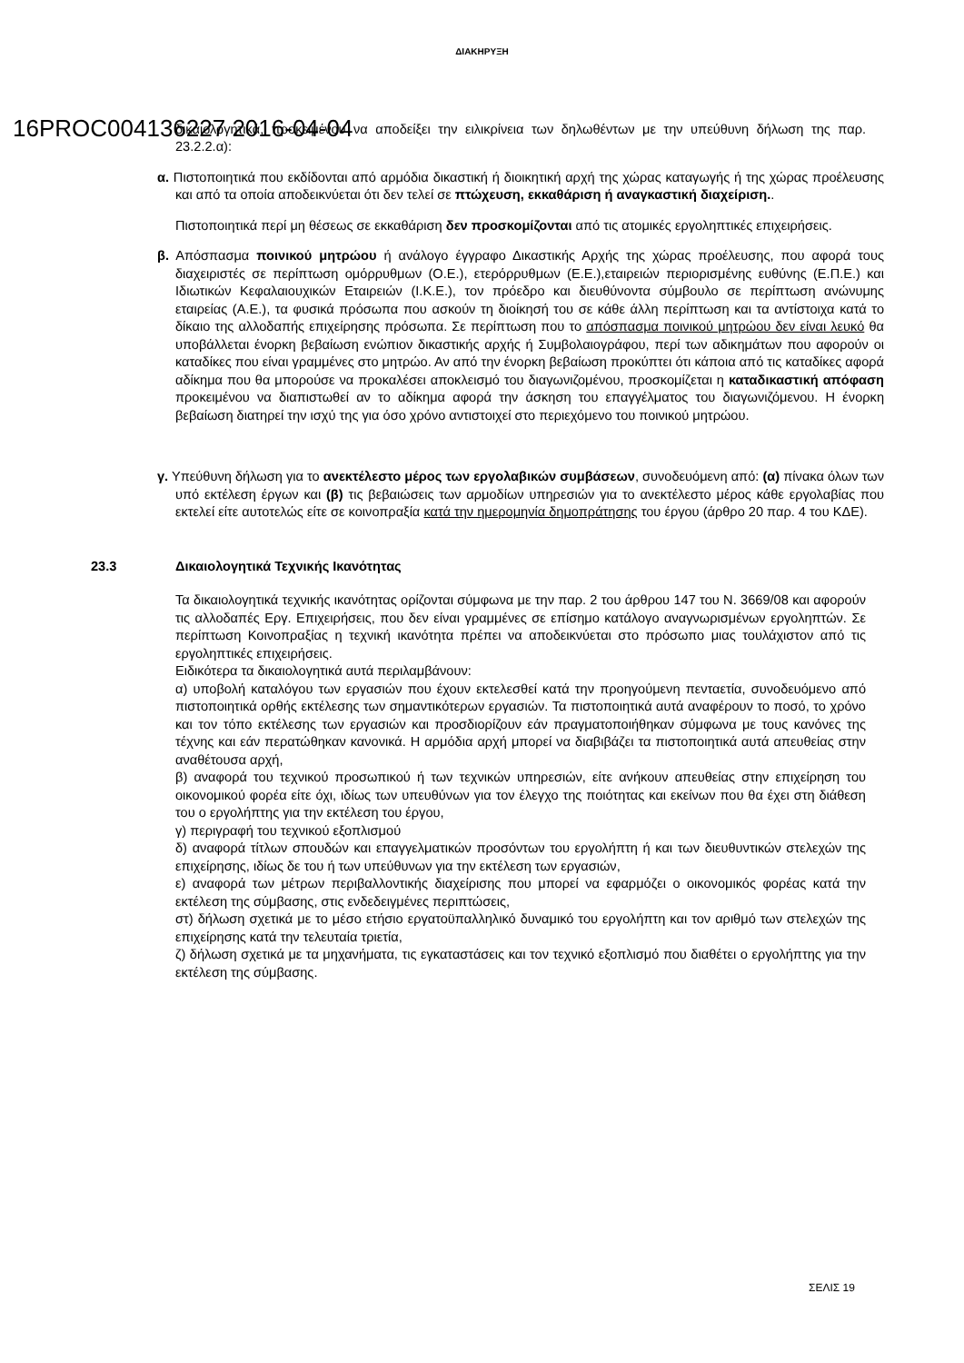ΔΙΑΚΗΡΥΞΗ
16PROC004136227 2016-04-04
δικαιολογητικά, προκειμένου να αποδείξει την ειλικρίνεια των δηλωθέντων με την υπεύθυνη δήλωση της παρ. 23.2.2.α):
α. Πιστοποιητικά που εκδίδονται από αρμόδια δικαστική ή διοικητική αρχή της χώρας καταγωγής ή της χώρας προέλευσης και από τα οποία αποδεικνύεται ότι δεν τελεί σε πτώχευση, εκκαθάριση ή αναγκαστική διαχείριση..
Πιστοποιητικά περί μη θέσεως σε εκκαθάριση δεν προσκομίζονται από τις ατομικές εργοληπτικές επιχειρήσεις.
β. Απόσπασμα ποινικού μητρώου ή ανάλογο έγγραφο Δικαστικής Αρχής της χώρας προέλευσης, που αφορά τους διαχειριστές σε περίπτωση ομόρρυθμων (Ο.Ε.), ετερόρρυθμων (Ε.Ε.),εταιρειών περιορισμένης ευθύνης (Ε.Π.Ε.) και Ιδιωτικών Κεφαλαιουχικών Εταιρειών (Ι.Κ.Ε.), τον πρόεδρο και διευθύνοντα σύμβουλο σε περίπτωση ανώνυμης εταιρείας (Α.Ε.), τα φυσικά πρόσωπα που ασκούν τη διοίκησή του σε κάθε άλλη περίπτωση και τα αντίστοιχα κατά το δίκαιο της αλλοδαπής επιχείρησης πρόσωπα. Σε περίπτωση που το απόσπασμα ποινικού μητρώου δεν είναι λευκό θα υποβάλλεται ένορκη βεβαίωση ενώπιον δικαστικής αρχής ή Συμβολαιογράφου, περί των αδικημάτων που αφορούν οι καταδίκες που είναι γραμμένες στο μητρώο. Αν από την ένορκη βεβαίωση προκύπτει ότι κάποια από τις καταδίκες αφορά αδίκημα που θα μπορούσε να προκαλέσει αποκλεισμό του διαγωνιζομένου, προσκομίζεται η καταδικαστική απόφαση προκειμένου να διαπιστωθεί αν το αδίκημα αφορά την άσκηση του επαγγέλματος του διαγωνιζόμενου. Η ένορκη βεβαίωση διατηρεί την ισχύ της για όσο χρόνο αντιστοιχεί στο περιεχόμενο του ποινικού μητρώου.
γ. Υπεύθυνη δήλωση για το ανεκτέλεστο μέρος των εργολαβικών συμβάσεων, συνοδευόμενη από: (α) πίνακα όλων των υπό εκτέλεση έργων και (β) τις βεβαιώσεις των αρμοδίων υπηρεσιών για το ανεκτέλεστο μέρος κάθε εργολαβίας που εκτελεί είτε αυτοτελώς είτε σε κοινοπραξία κατά την ημερομηνία δημοπράτησης του έργου (άρθρο 20 παρ. 4 του ΚΔΕ).
23.3 Δικαιολογητικά Τεχνικής Ικανότητας
Τα δικαιολογητικά τεχνικής ικανότητας ορίζονται σύμφωνα με την παρ. 2 του άρθρου 147 του Ν. 3669/08 και αφορούν τις αλλοδαπές Εργ. Επιχειρήσεις, που δεν είναι γραμμένες σε επίσημο κατάλογο αναγνωρισμένων εργοληπτών. Σε περίπτωση Κοινοπραξίας η τεχνική ικανότητα πρέπει να αποδεικνύεται στο πρόσωπο μιας τουλάχιστον από τις εργοληπτικές επιχειρήσεις.
Ειδικότερα τα δικαιολογητικά αυτά περιλαμβάνουν:
α) υποβολή καταλόγου των εργασιών που έχουν εκτελεσθεί κατά την προηγούμενη πενταετία, συνοδευόμενο από πιστοποιητικά ορθής εκτέλεσης των σημαντικότερων εργασιών. Τα πιστοποιητικά αυτά αναφέρουν το ποσό, το χρόνο και τον τόπο εκτέλεσης των εργασιών και προσδιορίζουν εάν πραγματοποιήθηκαν σύμφωνα με τους κανόνες της τέχνης και εάν περατώθηκαν κανονικά. Η αρμόδια αρχή μπορεί να διαβιβάζει τα πιστοποιητικά αυτά απευθείας στην αναθέτουσα αρχή,
β) αναφορά του τεχνικού προσωπικού ή των τεχνικών υπηρεσιών, είτε ανήκουν απευθείας στην επιχείρηση του οικονομικού φορέα είτε όχι, ιδίως των υπευθύνων για τον έλεγχο της ποιότητας και εκείνων που θα έχει στη διάθεση του ο εργολήπτης για την εκτέλεση του έργου,
γ) περιγραφή του τεχνικού εξοπλισμού
δ) αναφορά τίτλων σπουδών και επαγγελματικών προσόντων του εργολήπτη ή και των διευθυντικών στελεχών της επιχείρησης, ιδίως δε του ή των υπεύθυνων για την εκτέλεση των εργασιών,
ε) αναφορά των μέτρων περιβαλλοντικής διαχείρισης που μπορεί να εφαρμόζει ο οικονομικός φορέας κατά την εκτέλεση της σύμβασης, στις ενδεδειγμένες περιπτώσεις,
στ) δήλωση σχετικά με το μέσο ετήσιο εργατοϋπαλληλικό δυναμικό του εργολήπτη και τον αριθμό των στελεχών της επιχείρησης κατά την τελευταία τριετία,
ζ) δήλωση σχετικά με τα μηχανήματα, τις εγκαταστάσεις και τον τεχνικό εξοπλισμό που διαθέτει ο εργολήπτης για την εκτέλεση της σύμβασης.
ΣΕΛΙΣ 19